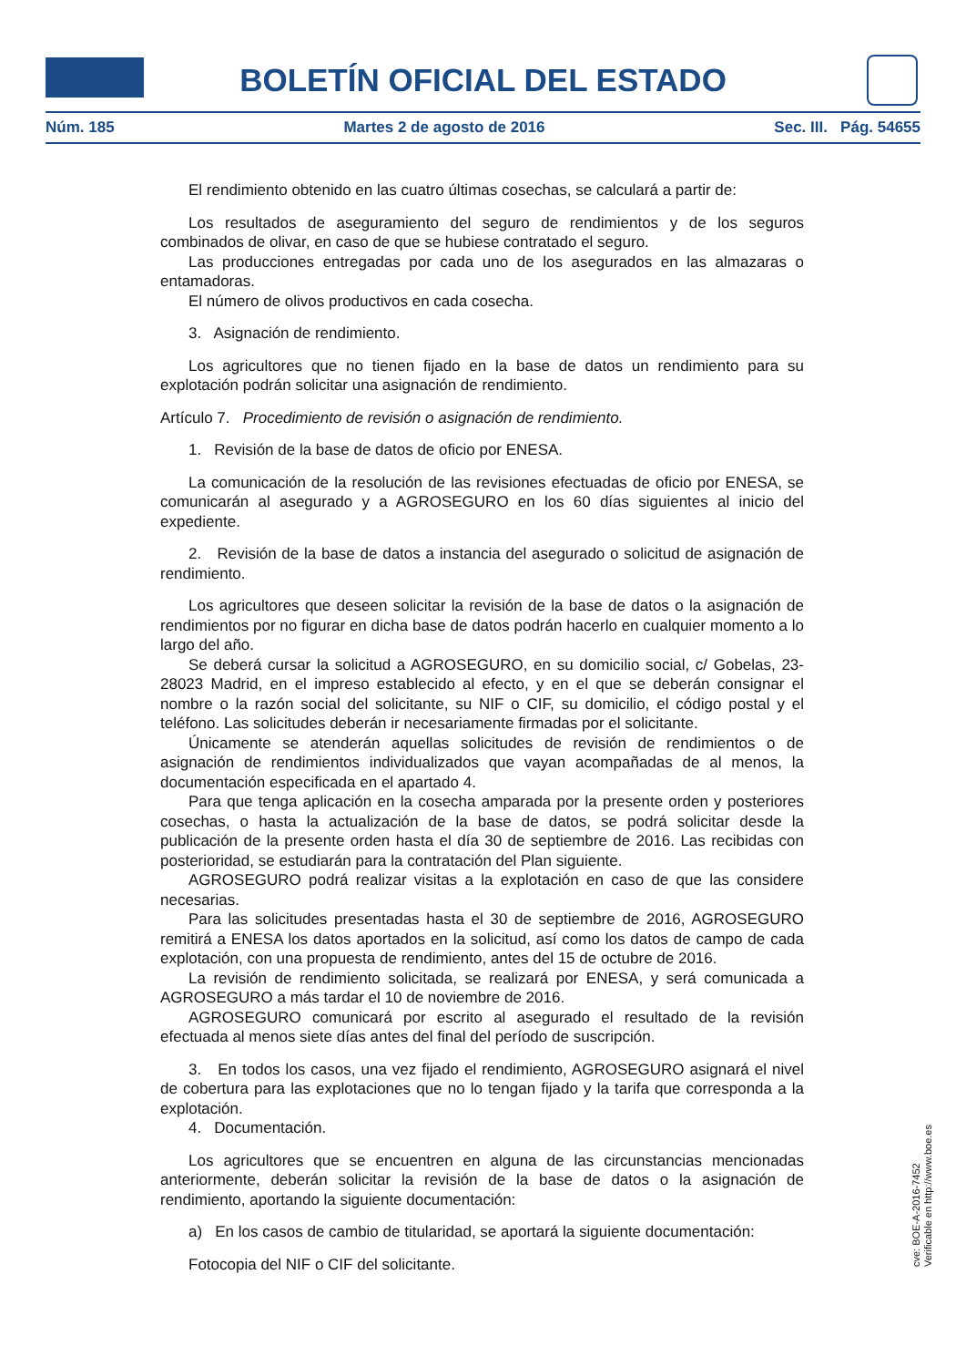BOLETÍN OFICIAL DEL ESTADO
Núm. 185 Martes 2 de agosto de 2016 Sec. III. Pág. 54655
El rendimiento obtenido en las cuatro últimas cosechas, se calculará a partir de:
Los resultados de aseguramiento del seguro de rendimientos y de los seguros combinados de olivar, en caso de que se hubiese contratado el seguro.
Las producciones entregadas por cada uno de los asegurados en las almazaras o entamadoras.
El número de olivos productivos en cada cosecha.
3. Asignación de rendimiento.
Los agricultores que no tienen fijado en la base de datos un rendimiento para su explotación podrán solicitar una asignación de rendimiento.
Artículo 7. Procedimiento de revisión o asignación de rendimiento.
1. Revisión de la base de datos de oficio por ENESA.
La comunicación de la resolución de las revisiones efectuadas de oficio por ENESA, se comunicarán al asegurado y a AGROSEGURO en los 60 días siguientes al inicio del expediente.
2. Revisión de la base de datos a instancia del asegurado o solicitud de asignación de rendimiento.
Los agricultores que deseen solicitar la revisión de la base de datos o la asignación de rendimientos por no figurar en dicha base de datos podrán hacerlo en cualquier momento a lo largo del año.
Se deberá cursar la solicitud a AGROSEGURO, en su domicilio social, c/ Gobelas, 23-28023 Madrid, en el impreso establecido al efecto, y en el que se deberán consignar el nombre o la razón social del solicitante, su NIF o CIF, su domicilio, el código postal y el teléfono. Las solicitudes deberán ir necesariamente firmadas por el solicitante.
Únicamente se atenderán aquellas solicitudes de revisión de rendimientos o de asignación de rendimientos individualizados que vayan acompañadas de al menos, la documentación especificada en el apartado 4.
Para que tenga aplicación en la cosecha amparada por la presente orden y posteriores cosechas, o hasta la actualización de la base de datos, se podrá solicitar desde la publicación de la presente orden hasta el día 30 de septiembre de 2016. Las recibidas con posterioridad, se estudiarán para la contratación del Plan siguiente.
AGROSEGURO podrá realizar visitas a la explotación en caso de que las considere necesarias.
Para las solicitudes presentadas hasta el 30 de septiembre de 2016, AGROSEGURO remitirá a ENESA los datos aportados en la solicitud, así como los datos de campo de cada explotación, con una propuesta de rendimiento, antes del 15 de octubre de 2016.
La revisión de rendimiento solicitada, se realizará por ENESA, y será comunicada a AGROSEGURO a más tardar el 10 de noviembre de 2016.
AGROSEGURO comunicará por escrito al asegurado el resultado de la revisión efectuada al menos siete días antes del final del período de suscripción.
3. En todos los casos, una vez fijado el rendimiento, AGROSEGURO asignará el nivel de cobertura para las explotaciones que no lo tengan fijado y la tarifa que corresponda a la explotación.
4. Documentación.
Los agricultores que se encuentren en alguna de las circunstancias mencionadas anteriormente, deberán solicitar la revisión de la base de datos o la asignación de rendimiento, aportando la siguiente documentación:
a) En los casos de cambio de titularidad, se aportará la siguiente documentación:
Fotocopia del NIF o CIF del solicitante.
cve: BOE-A-2016-7452
Verificable en http://www.boe.es